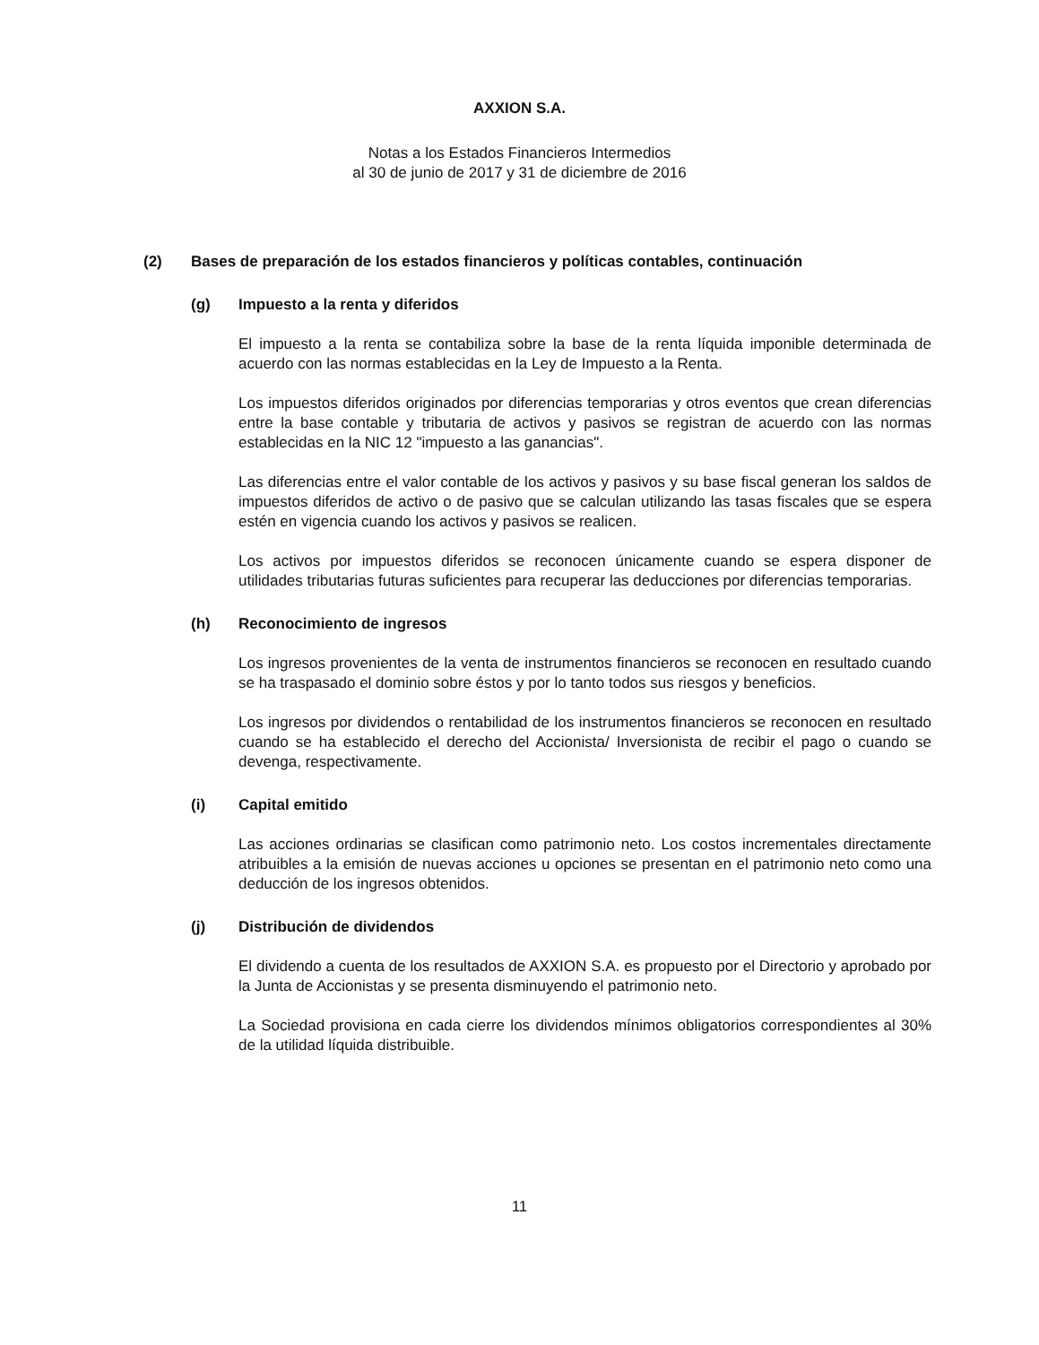AXXION S.A.
Notas a los Estados Financieros Intermedios
al 30 de junio de 2017 y 31 de diciembre de 2016
(2) Bases de preparación de los estados financieros y políticas contables, continuación
(g) Impuesto a la renta y diferidos
El impuesto a la renta se contabiliza sobre la base de la renta líquida imponible determinada de acuerdo con las normas establecidas en la Ley de Impuesto a la Renta.
Los impuestos diferidos originados por diferencias temporarias y otros eventos que crean diferencias entre la base contable y tributaria de activos y pasivos se registran de acuerdo con las normas establecidas en la NIC 12 "impuesto a las ganancias".
Las diferencias entre el valor contable de los activos y pasivos y su base fiscal generan los saldos de impuestos diferidos de activo o de pasivo que se calculan utilizando las tasas fiscales que se espera estén en vigencia cuando los activos y pasivos se realicen.
Los activos por impuestos diferidos se reconocen únicamente cuando se espera disponer de utilidades tributarias futuras suficientes para recuperar las deducciones por diferencias temporarias.
(h) Reconocimiento de ingresos
Los ingresos provenientes de la venta de instrumentos financieros se reconocen en resultado cuando se ha traspasado el dominio sobre éstos y por lo tanto todos sus riesgos y beneficios.
Los ingresos por dividendos o rentabilidad de los instrumentos financieros se reconocen en resultado cuando se ha establecido el derecho del Accionista/ Inversionista de recibir el pago o cuando se devenga, respectivamente.
(i) Capital emitido
Las acciones ordinarias se clasifican como patrimonio neto. Los costos incrementales directamente atribuibles a la emisión de nuevas acciones u opciones se presentan en el patrimonio neto como una deducción de los ingresos obtenidos.
(j) Distribución de dividendos
El dividendo a cuenta de los resultados de AXXION S.A. es propuesto por el Directorio y aprobado por la Junta de Accionistas y se presenta disminuyendo el patrimonio neto.
La Sociedad provisiona en cada cierre los dividendos mínimos obligatorios correspondientes al 30% de la utilidad líquida distribuible.
11